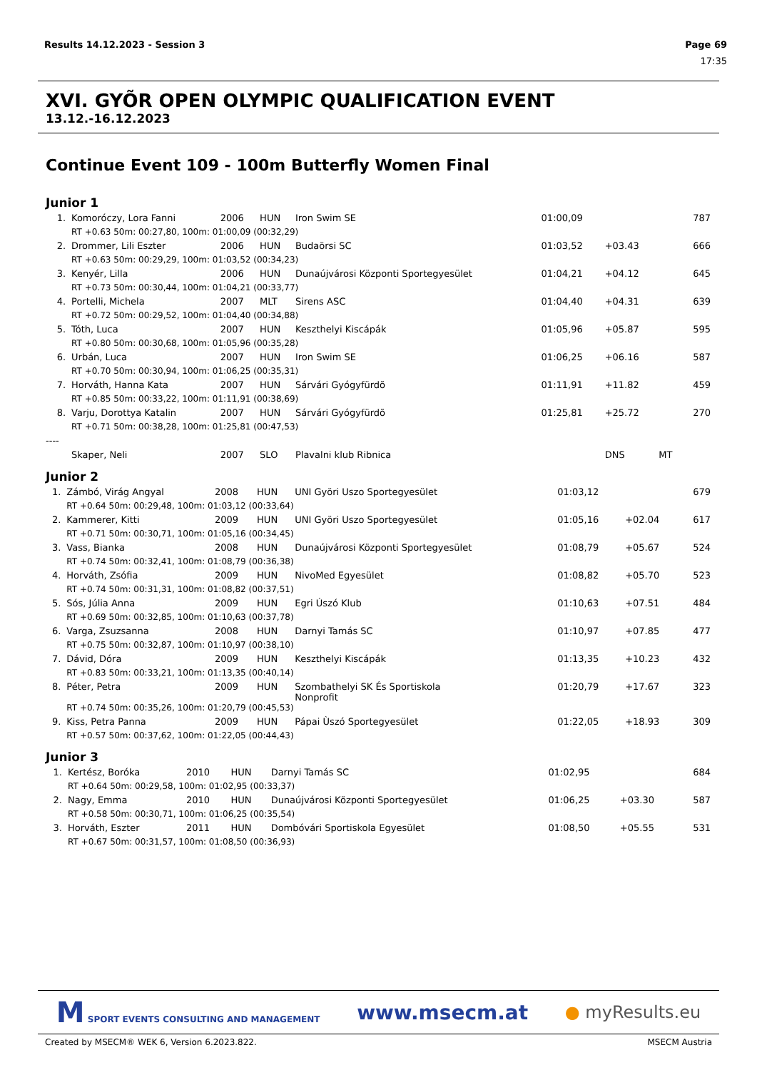Results 14.12.2023 - Session 3 Page 69
17:35
XVI. GYÕR OPEN OLYMPIC QUALIFICATION EVENT
13.12.-16.12.2023
Continue Event 109 - 100m Butterfly Women Final
Junior 1
| 1. | Komoróczy, Lora Fanni | 2006 | HUN | Iron Swim SE | 01:00,09 | | | 787 |
| | RT +0.63 50m: 00:27,80, 100m: 01:00,09 (00:32,29) | | | | | | | |
| 2. | Drommer, Lili Eszter | 2006 | HUN | Budaörsi SC | 01:03,52 | +03.43 | | 666 |
| | RT +0.63 50m: 00:29,29, 100m: 01:03,52 (00:34,23) | | | | | | | |
| 3. | Kenyér, Lilla | 2006 | HUN | Dunaújvárosi Központi Sportegyesület | 01:04,21 | +04.12 | | 645 |
| | RT +0.73 50m: 00:30,44, 100m: 01:04,21 (00:33,77) | | | | | | | |
| 4. | Portelli, Michela | 2007 | MLT | Sirens ASC | 01:04,40 | +04.31 | | 639 |
| | RT +0.72 50m: 00:29,52, 100m: 01:04,40 (00:34,88) | | | | | | | |
| 5. | Tóth, Luca | 2007 | HUN | Keszthelyi Kiscápák | 01:05,96 | +05.87 | | 595 |
| | RT +0.80 50m: 00:30,68, 100m: 01:05,96 (00:35,28) | | | | | | | |
| 6. | Urbán, Luca | 2007 | HUN | Iron Swim SE | 01:06,25 | +06.16 | | 587 |
| | RT +0.70 50m: 00:30,94, 100m: 01:06,25 (00:35,31) | | | | | | | |
| 7. | Horváth, Hanna Kata | 2007 | HUN | Sárvári Gyógyfürdõ | 01:11,91 | +11.82 | | 459 |
| | RT +0.85 50m: 00:33,22, 100m: 01:11,91 (00:38,69) | | | | | | | |
| 8. | Varju, Dorottya Katalin | 2007 | HUN | Sárvári Gyógyfürdõ | 01:25,81 | +25.72 | | 270 |
| | RT +0.71 50m: 00:38,28, 100m: 01:25,81 (00:47,53) | | | | | | | |
| ---- | | | | | | | | |
| | Skaper, Neli | 2007 | SLO | Plavalni klub Ribnica | | DNS | MT | |
Junior 2
| 1. | Zámbó, Virág Angyal | 2008 | HUN | UNI Györi Uszo Sportegyesület | 01:03,12 | | 679 |
| | RT +0.64 50m: 00:29,48, 100m: 01:03,12 (00:33,64) | | | | | | |
| 2. | Kammerer, Kitti | 2009 | HUN | UNI Györi Uszo Sportegyesület | 01:05,16 | +02.04 | 617 |
| | RT +0.71 50m: 00:30,71, 100m: 01:05,16 (00:34,45) | | | | | | |
| 3. | Vass, Bianka | 2008 | HUN | Dunaújvárosi Központi Sportegyesület | 01:08,79 | +05.67 | 524 |
| | RT +0.74 50m: 00:32,41, 100m: 01:08,79 (00:36,38) | | | | | | |
| 4. | Horváth, Zsófia | 2009 | HUN | NivoMed Egyesület | 01:08,82 | +05.70 | 523 |
| | RT +0.74 50m: 00:31,31, 100m: 01:08,82 (00:37,51) | | | | | | |
| 5. | Sós, Júlia Anna | 2009 | HUN | Egri Úszó Klub | 01:10,63 | +07.51 | 484 |
| | RT +0.69 50m: 00:32,85, 100m: 01:10,63 (00:37,78) | | | | | | |
| 6. | Varga, Zsuzsanna | 2008 | HUN | Darnyi Tamás SC | 01:10,97 | +07.85 | 477 |
| | RT +0.75 50m: 00:32,87, 100m: 01:10,97 (00:38,10) | | | | | | |
| 7. | Dávid, Dóra | 2009 | HUN | Keszthelyi Kiscápák | 01:13,35 | +10.23 | 432 |
| | RT +0.83 50m: 00:33,21, 100m: 01:13,35 (00:40,14) | | | | | | |
| 8. | Péter, Petra | 2009 | HUN | Szombathelyi SK És Sportiskola Nonprofit | 01:20,79 | +17.67 | 323 |
| | RT +0.74 50m: 00:35,26, 100m: 01:20,79 (00:45,53) | | | | | | |
| 9. | Kiss, Petra Panna | 2009 | HUN | Pápai Ùszó Sportegyesület | 01:22,05 | +18.93 | 309 |
| | RT +0.57 50m: 00:37,62, 100m: 01:22,05 (00:44,43) | | | | | | |
Junior 3
| 1. | Kertész, Boróka | 2010 | HUN | Darnyi Tamás SC | 01:02,95 | | 684 |
| | RT +0.64 50m: 00:29,58, 100m: 01:02,95 (00:33,37) | | | | | | |
| 2. | Nagy, Emma | 2010 | HUN | Dunaújvárosi Központi Sportegyesület | 01:06,25 | +03.30 | 587 |
| | RT +0.58 50m: 00:30,71, 100m: 01:06,25 (00:35,54) | | | | | | |
| 3. | Horváth, Eszter | 2011 | HUN | Dombóvári Sportiskola Egyesület | 01:08,50 | +05.55 | 531 |
| | RT +0.67 50m: 00:31,57, 100m: 01:08,50 (00:36,93) | | | | | | |
M SPORT EVENTS CONSULTING AND MANAGEMENT www.msecm.at ● myResults.eu
Created by MSECM® WEK 6, Version 6.2023.822. MSECM Austria